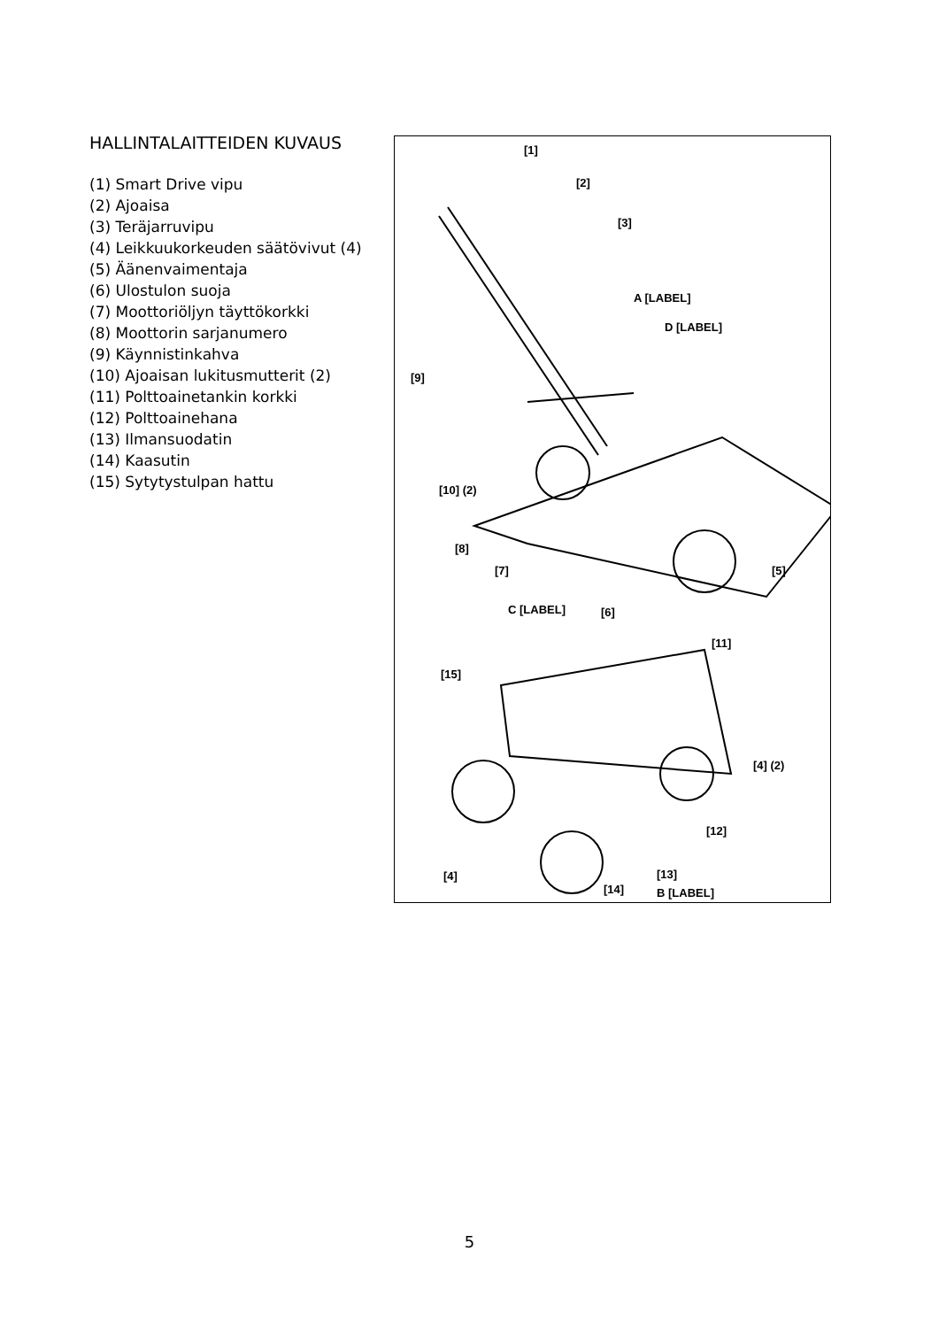HALLINTALAITTEIDEN KUVAUS
(1) Smart Drive vipu
(2) Ajoaisa
(3) Teräjarruvipu
(4) Leikkuukorkeuden säätövivut (4)
(5) Äänenvaimentaja
(6) Ulostulon suoja
(7) Moottoriöljyn täyttökorkki
(8) Moottorin sarjanumero
(9) Käynnistinkahva
(10) Ajoaisan lukitusmutterit (2)
(11) Polttoainetankin korkki
(12) Polttoainehana
(13) Ilmansuodatin
(14) Kaasutin
(15) Sytytystulpan hattu
[1]
[2]
[3]
A [LABEL]
D [LABEL]
[9]
[10] (2)
[8]
[7] [5]
C [LABEL] [6]
[11]
[15]
[4] (2)
[12]
[4] [13]
[14] B [LABEL]
5